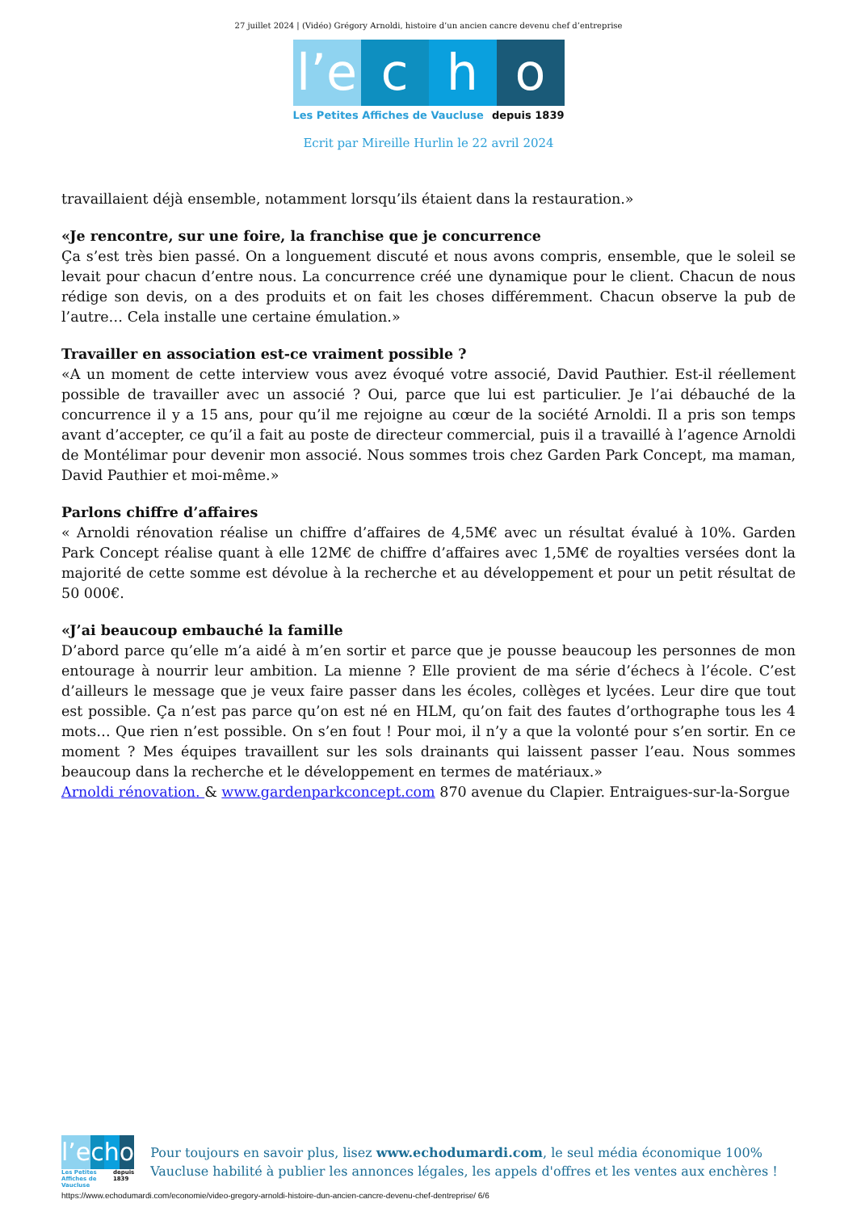27 juillet 2024 | (Vidéo) Grégory Arnoldi, histoire d’un ancien cancre devenu chef d’entreprise
l’e c h o
Les Petites Affiches de Vaucluse depuis 1839
Ecrit par Mireille Hurlin le 22 avril 2024
travaillaient déjà ensemble, notamment lorsqu’ils étaient dans la restauration.»
«Je rencontre, sur une foire, la franchise que je concurrence
Ça s’est très bien passé. On a longuement discuté et nous avons compris, ensemble, que le soleil se levait pour chacun d’entre nous. La concurrence créé une dynamique pour le client. Chacun de nous rédige son devis, on a des produits et on fait les choses différemment. Chacun observe la pub de l’autre… Cela installe une certaine émulation.»
Travailler en association est-ce vraiment possible ?
«A un moment de cette interview vous avez évoqué votre associé, David Pauthier. Est-il réellement possible de travailler avec un associé ? Oui, parce que lui est particulier. Je l’ai débauché de la concurrence il y a 15 ans, pour qu’il me rejoigne au cœur de la société Arnoldi. Il a pris son temps avant d’accepter, ce qu’il a fait au poste de directeur commercial, puis il a travaillé à l’agence Arnoldi de Montélimar pour devenir mon associé. Nous sommes trois chez Garden Park Concept, ma maman, David Pauthier et moi-même.»
Parlons chiffre d’affaires
« Arnoldi rénovation réalise un chiffre d’affaires de 4,5M€ avec un résultat évalué à 10%. Garden Park Concept réalise quant à elle 12M€ de chiffre d’affaires avec 1,5M€ de royalties versées dont la majorité de cette somme est dévolue à la recherche et au développement et pour un petit résultat de 50 000€.
«J’ai beaucoup embauché la famille
D’abord parce qu’elle m’a aidé à m’en sortir et parce que je pousse beaucoup les personnes de mon entourage à nourrir leur ambition. La mienne ? Elle provient de ma série d’échecs à l’école. C’est d’ailleurs le message que je veux faire passer dans les écoles, collèges et lycées. Leur dire que tout est possible. Ça n’est pas parce qu’on est né en HLM, qu’on fait des fautes d’orthographe tous les 4 mots… Que rien n’est possible. On s’en fout ! Pour moi, il n’y a que la volonté pour s’en sortir. En ce moment ? Mes équipes travaillent sur les sols drainants qui laissent passer l’eau. Nous sommes beaucoup dans la recherche et le développement en termes de matériaux.»
Arnoldi rénovation. & www.gardenparkconcept.com 870 avenue du Clapier. Entraigues-sur-la-Sorgue
l’e c h o
Les Petites Affiches de Vaucluse depuis 1839
Pour toujours en savoir plus, lisez www.echodumardi.com, le seul média économique 100% Vaucluse habilité à publier les annonces légales, les appels d'offres et les ventes aux enchères !
https://www.echodumardi.com/economie/video-gregory-arnoldi-histoire-dun-ancien-cancre-devenu-chef-dentreprise/ 6/6